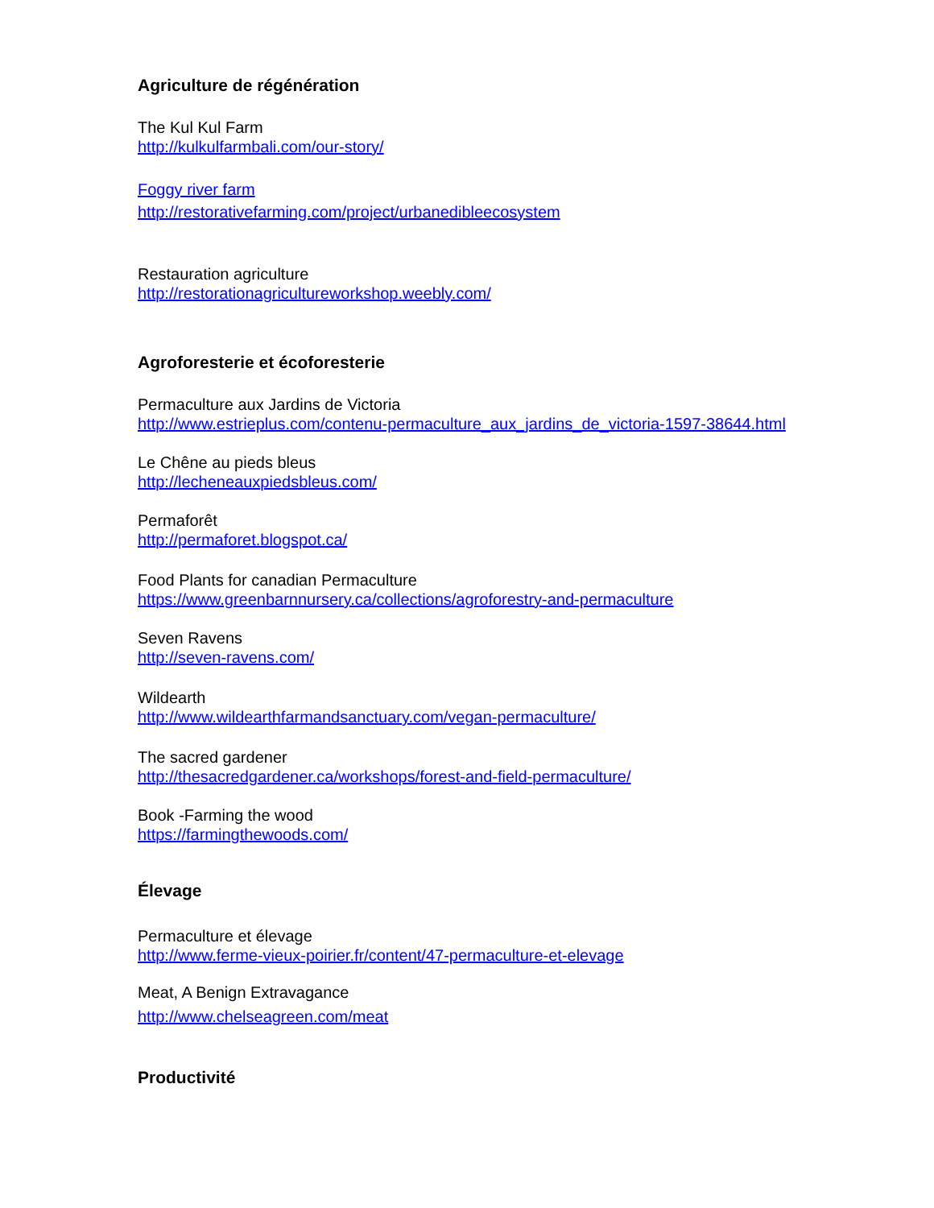Agriculture de régénération
The Kul Kul Farm
http://kulkulfarmbali.com/our-story/
Foggy river farm
http://restorativefarming.com/project/urbanedibleecosystem
Restauration agriculture
http://restorationagricultureworkshop.weebly.com/
Agroforesterie et écoforesterie
Permaculture aux Jardins de Victoria
http://www.estrieplus.com/contenu-permaculture_aux_jardins_de_victoria-1597-38644.html
Le Chêne au pieds bleus
http://lecheneauxpiedsbleus.com/
Permaforêt
http://permaforet.blogspot.ca/
Food Plants for canadian Permaculture
https://www.greenbarnnursery.ca/collections/agroforestry-and-permaculture
Seven Ravens
http://seven-ravens.com/
Wildearth
http://www.wildearthfarmandsanctuary.com/vegan-permaculture/
The sacred gardener
http://thesacredgardener.ca/workshops/forest-and-field-permaculture/
Book -Farming the wood
https://farmingthewoods.com/
Élevage
Permaculture et élevage
http://www.ferme-vieux-poirier.fr/content/47-permaculture-et-elevage
Meat, A Benign Extravagance
http://www.chelseagreen.com/meat
Productivité